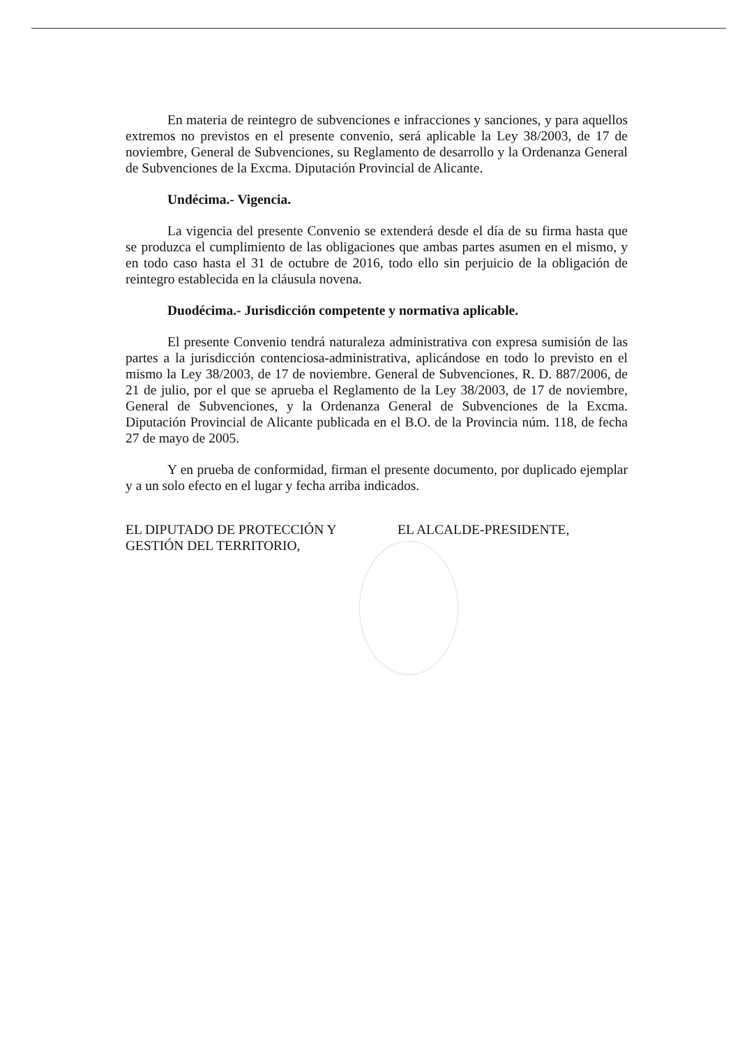En materia de reintegro de subvenciones e infracciones y sanciones, y para aquellos extremos no previstos en el presente convenio, será aplicable la Ley 38/2003, de 17 de noviembre, General de Subvenciones, su Reglamento de desarrollo y la Ordenanza General de Subvenciones de la Excma. Diputación Provincial de Alicante.
Undécima.- Vigencia.
La vigencia del presente Convenio se extenderá desde el día de su firma hasta que se produzca el cumplimiento de las obligaciones que ambas partes asumen en el mismo, y en todo caso hasta el 31 de octubre de 2016, todo ello sin perjuicio de la obligación de reintegro establecida en la cláusula novena.
Duodécima.- Jurisdicción competente y normativa aplicable.
El presente Convenio tendrá naturaleza administrativa con expresa sumisión de las partes a la jurisdicción contenciosa-administrativa, aplicándose en todo lo previsto en el mismo la Ley 38/2003, de 17 de noviembre. General de Subvenciones, R. D. 887/2006, de 21 de julio, por el que se aprueba el Reglamento de la Ley 38/2003, de 17 de noviembre, General de Subvenciones, y la Ordenanza General de Subvenciones de la Excma. Diputación Provincial de Alicante publicada en el B.O. de la Provincia núm. 118, de fecha 27 de mayo de 2005.
Y en prueba de conformidad, firman el presente documento, por duplicado ejemplar y a un solo efecto en el lugar y fecha arriba indicados.
EL DIPUTADO DE PROTECCIÓN Y GESTIÓN DEL TERRITORIO,
EL ALCALDE-PRESIDENTE,